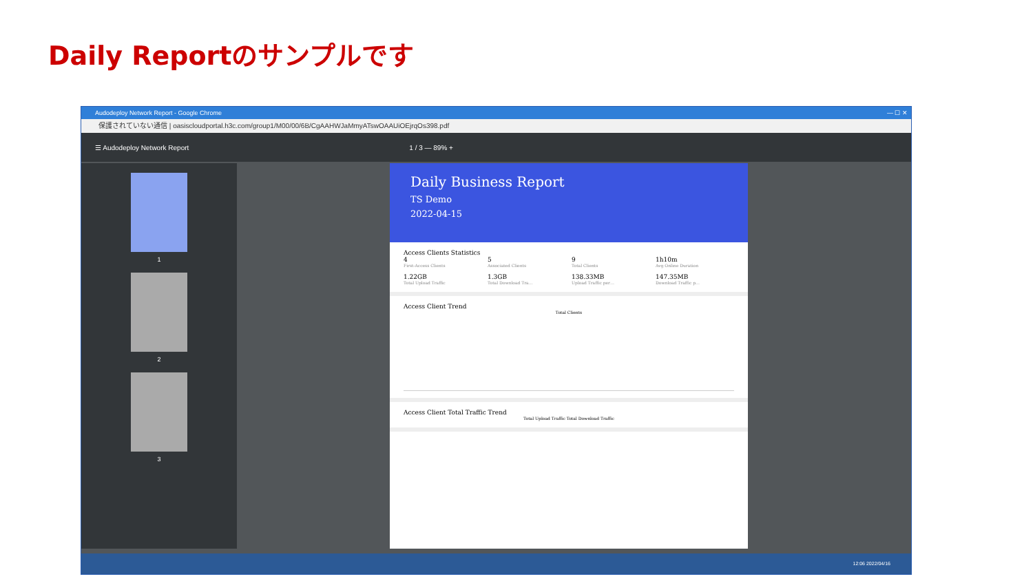Daily Reportのサンプルです
Audodeploy Network Report - Google Chrome — ☐ ✕
保護されていない通信 | oasiscloudportal.h3c.com/group1/M00/00/6B/CgAAHWJaMmyATswOAAUiOEjrqOs398.pdf
☰ Audodeploy Network Report 1 / 3 — 89% +
1
2
3
Daily Business Report
TS Demo
2022-04-15
Access Clients Statistics
4
First-Access Clients
5
Associated Clients
9
Total Clients
1h10m
Avg Online Duration
1.22GB
Total Upload Traffic
1.3GB
Total Download Tra…
138.33MB
Upload Traffic per…
147.35MB
Download Traffic p…
Access Client Trend
Total Clients
Access Client Total Traffic Trend
Total Upload Traffic Total Download Traffic
12:06 2022/04/16